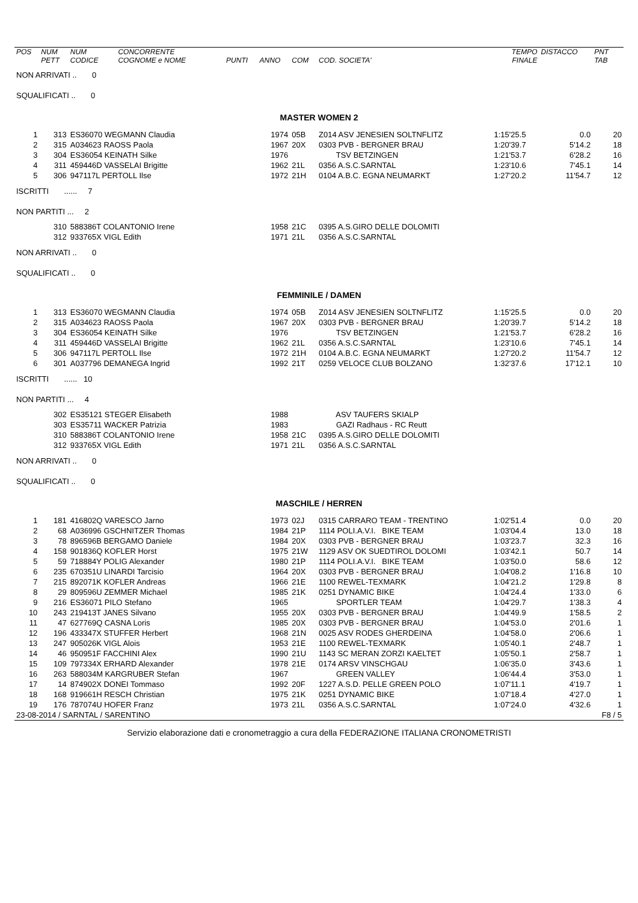| POS | NUM PETT | NUM CODICE | CONCORRENTE COGNOME e NOME | PUNTI | ANNO | COM | COD. SOCIETA' | TEMPO FINALE | DISTACCO | PNT TAB |
| --- | --- | --- | --- | --- | --- | --- | --- | --- | --- | --- |
| NON ARRIVATI .. 0 | | | | | | | | | | |
| SQUALIFICATI .. 0 | | | | | | | | | | |
| MASTER WOMEN 2 | | | | | | | | | | |
| 1 | 313 | ES36070 WEGMANN Claudia | | | 1974 | 05B | Z014 ASV JENESIEN SOLTNFLITZ | 1:15'25.5 | 0.0 | 20 |
| 2 | 315 | A034623 RAOSS Paola | | | 1967 | 20X | 0303 PVB - BERGNER BRAU | 1:20'39.7 | 5'14.2 | 18 |
| 3 | 304 | ES36054 KEINATH Silke | | | 1976 | | TSV BETZINGEN | 1:21'53.7 | 6'28.2 | 16 |
| 4 | 311 | 459446D VASSELAI Brigitte | | | 1962 | 21L | 0356 A.S.C.SARNTAL | 1:23'10.6 | 7'45.1 | 14 |
| 5 | 306 | 947117L PERTOLL Ilse | | | 1972 | 21H | 0104 A.B.C. EGNA NEUMARKT | 1:27'20.2 | 11'54.7 | 12 |
| ISCRITTI ...... 7 | | | | | | | | | | |
| NON PARTITI ... 2 | | | | | | | | | | |
| | 310 | 588386T COLANTONIO Irene | | | 1958 | 21C | 0395 A.S.GIRO DELLE DOLOMITI | | | |
| | 312 | 933765X VIGL Edith | | | 1971 | 21L | 0356 A.S.C.SARNTAL | | | |
| NON ARRIVATI .. 0 | | | | | | | | | | |
| SQUALIFICATI .. 0 | | | | | | | | | | |
| FEMMINILE / DAMEN | | | | | | | | | | |
| 1 | 313 | ES36070 WEGMANN Claudia | | | 1974 | 05B | Z014 ASV JENESIEN SOLTNFLITZ | 1:15'25.5 | 0.0 | 20 |
| 2 | 315 | A034623 RAOSS Paola | | | 1967 | 20X | 0303 PVB - BERGNER BRAU | 1:20'39.7 | 5'14.2 | 18 |
| 3 | 304 | ES36054 KEINATH Silke | | | 1976 | | TSV BETZINGEN | 1:21'53.7 | 6'28.2 | 16 |
| 4 | 311 | 459446D VASSELAI Brigitte | | | 1962 | 21L | 0356 A.S.C.SARNTAL | 1:23'10.6 | 7'45.1 | 14 |
| 5 | 306 | 947117L PERTOLL Ilse | | | 1972 | 21H | 0104 A.B.C. EGNA NEUMARKT | 1:27'20.2 | 11'54.7 | 12 |
| 6 | 301 | A037796 DEMANEGA Ingrid | | | 1992 | 21T | 0259 VELOCE CLUB BOLZANO | 1:32'37.6 | 17'12.1 | 10 |
| ISCRITTI ...... 10 | | | | | | | | | | |
| NON PARTITI ... 4 | | | | | | | | | | |
| | 302 | ES35121 STEGER Elisabeth | | | 1988 | | ASV TAUFERS SKIALP | | | |
| | 303 | ES35711 WACKER Patrizia | | | 1983 | | GAZI Radhaus - RC Reutt | | | |
| | 310 | 588386T COLANTONIO Irene | | | 1958 | 21C | 0395 A.S.GIRO DELLE DOLOMITI | | | |
| | 312 | 933765X VIGL Edith | | | 1971 | 21L | 0356 A.S.C.SARNTAL | | | |
| NON ARRIVATI .. 0 | | | | | | | | | | |
| SQUALIFICATI .. 0 | | | | | | | | | | |
| MASCHILE / HERREN | | | | | | | | | | |
| 1 | 181 | 416802Q VARESCO Jarno | | | 1973 | 02J | 0315 CARRARO TEAM - TRENTINO | 1:02'51.4 | 0.0 | 20 |
| 2 | 68 | A036996 GSCHNITZER Thomas | | | 1984 | 21P | 1114 POLI.A.V.I. BIKE TEAM | 1:03'04.4 | 13.0 | 18 |
| 3 | 78 | 896596B BERGAMO Daniele | | | 1984 | 20X | 0303 PVB - BERGNER BRAU | 1:03'23.7 | 32.3 | 16 |
| 4 | 158 | 901836Q KOFLER Horst | | | 1975 | 21W | 1129 ASV OK SUEDTIROL DOLOMI | 1:03'42.1 | 50.7 | 14 |
| 5 | 59 | 718884Y POLIG Alexander | | | 1980 | 21P | 1114 POLI.A.V.I. BIKE TEAM | 1:03'50.0 | 58.6 | 12 |
| 6 | 235 | 670351U LINARDI Tarcisio | | | 1964 | 20X | 0303 PVB - BERGNER BRAU | 1:04'08.2 | 1'16.8 | 10 |
| 7 | 215 | 892071K KOFLER Andreas | | | 1966 | 21E | 1100 REWEL-TEXMARK | 1:04'21.2 | 1'29.8 | 8 |
| 8 | 29 | 809596U ZEMMER Michael | | | 1985 | 21K | 0251 DYNAMIC BIKE | 1:04'24.4 | 1'33.0 | 6 |
| 9 | 216 | ES36071 PILO Stefano | | | 1965 | | SPORTLER TEAM | 1:04'29.7 | 1'38.3 | 4 |
| 10 | 243 | 219413T JANES Silvano | | | 1955 | 20X | 0303 PVB - BERGNER BRAU | 1:04'49.9 | 1'58.5 | 2 |
| 11 | 47 | 627769Q CASNA Loris | | | 1985 | 20X | 0303 PVB - BERGNER BRAU | 1:04'53.0 | 2'01.6 | 1 |
| 12 | 196 | 433347X STUFFER Herbert | | | 1968 | 21N | 0025 ASV RODES GHERDEINA | 1:04'58.0 | 2'06.6 | 1 |
| 13 | 247 | 905026K VIGL Alois | | | 1953 | 21E | 1100 REWEL-TEXMARK | 1:05'40.1 | 2'48.7 | 1 |
| 14 | 46 | 950951F FACCHINI Alex | | | 1990 | 21U | 1143 SC MERAN ZORZI KAELTET | 1:05'50.1 | 2'58.7 | 1 |
| 15 | 109 | 797334X ERHARD Alexander | | | 1978 | 21E | 0174 ARSV VINSCHGAU | 1:06'35.0 | 3'43.6 | 1 |
| 16 | 263 | 588034M KARGRUBER Stefan | | | 1967 | | GREEN VALLEY | 1:06'44.4 | 3'53.0 | 1 |
| 17 | 14 | 874902X DONEI Tommaso | | | 1992 | 20F | 1227 A.S.D. PELLE GREEN POLO | 1:07'11.1 | 4'19.7 | 1 |
| 18 | 168 | 919661H RESCH Christian | | | 1975 | 21K | 0251 DYNAMIC BIKE | 1:07'18.4 | 4'27.0 | 1 |
| 19 | 176 | 787074U HOFER Franz | | | 1973 | 21L | 0356 A.S.C.SARNTAL | 1:07'24.0 | 4'32.6 | 1 |
| 23-08-2014 / SARNTAL / SARENTINO | | | | | | | | | | F8 / 5 |
Servizio elaborazione dati e cronometraggio a cura della FEDERAZIONE ITALIANA CRONOMETRISTI